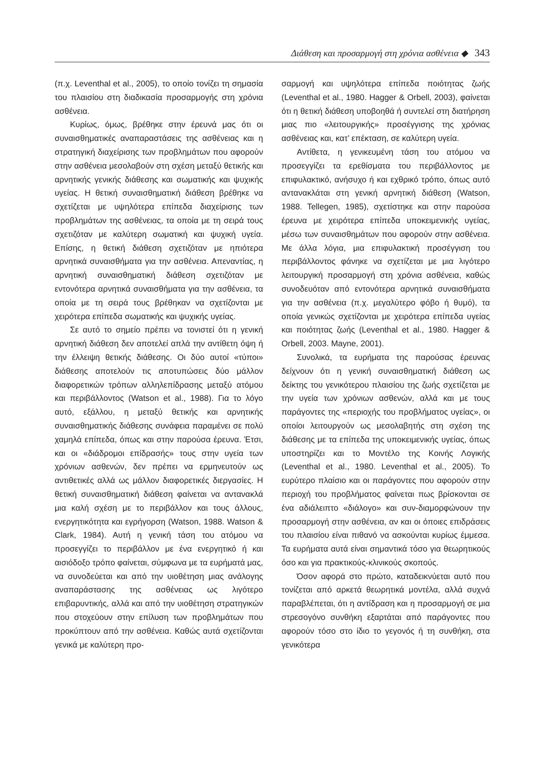Διάθεση και προσαρμογή στη χρόνια ασθένεια ◆ 343
(π.χ. Leventhal et al., 2005), το οποίο τονίζει τη σημασία του πλαισίου στη διαδικασία προσαρμογής στη χρόνια ασθένεια.
Κυρίως, όμως, βρέθηκε στην έρευνά μας ότι οι συναισθηματικές αναπαραστάσεις της ασθένειας και η στρατηγική διαχείρισης των προβλημάτων που αφορούν στην ασθένεια μεσολαβούν στη σχέση μεταξύ θετικής και αρνητικής γενικής διάθεσης και σωματικής και ψυχικής υγείας. Η θετική συναισθηματική διάθεση βρέθηκε να σχετίζεται με υψηλότερα επίπεδα διαχείρισης των προβλημάτων της ασθένειας, τα οποία με τη σειρά τους σχετιζόταν με καλύτερη σωματική και ψυχική υγεία. Επίσης, η θετική διάθεση σχετιζόταν με ηπιότερα αρνητικά συναισθήματα για την ασθένεια. Απεναντίας, η αρνητική συναισθηματική διάθεση σχετιζόταν με εντονότερα αρνητικά συναισθήματα για την ασθένεια, τα οποία με τη σειρά τους βρέθηκαν να σχετίζονται με χειρότερα επίπεδα σωματικής και ψυχικής υγείας.
Σε αυτό το σημείο πρέπει να τονιστεί ότι η γενική αρνητική διάθεση δεν αποτελεί απλά την αντίθετη όψη ή την έλλειψη θετικής διάθεσης. Οι δύο αυτοί «τύποι» διάθεσης αποτελούν τις αποτυπώσεις δύο μάλλον διαφορετικών τρόπων αλληλεπίδρασης μεταξύ ατόμου και περιβάλλοντος (Watson et al., 1988). Για το λόγο αυτό, εξάλλου, η μεταξύ θετικής και αρνητικής συναισθηματικής διάθεσης συνάφεια παραμένει σε πολύ χαμηλά επίπεδα, όπως και στην παρούσα έρευνα. Έτσι, και οι «διάδρομοι επίδρασής» τους στην υγεία των χρόνιων ασθενών, δεν πρέπει να ερμηνευτούν ως αντιθετικές αλλά ως μάλλον διαφορετικές διεργασίες. Η θετική συναισθηματική διάθεση φαίνεται να αντανακλά μια καλή σχέση με το περιβάλλον και τους άλλους, ενεργητικότητα και εγρήγορση (Watson, 1988. Watson & Clark, 1984). Αυτή η γενική τάση του ατόμου να προσεγγίζει το περιβάλλον με ένα ενεργητικό ή και αισιόδοξο τρόπο φαίνεται, σύμφωνα με τα ευρήματά μας, να συνοδεύεται και από την υιοθέτηση μιας ανάλογης αναπαράστασης της ασθένειας ως λιγότερο επιβαρυντικής, αλλά και από την υιοθέτηση στρατηγικών που στοχεύουν στην επίλυση των προβλημάτων που προκύπτουν από την ασθένεια. Καθώς αυτά σχετίζονται γενικά με καλύτερη προ-
σαρμογή και υψηλότερα επίπεδα ποιότητας ζωής (Leventhal et al., 1980. Hagger & Orbell, 2003), φαίνεται ότι η θετική διάθεση υποβοηθά ή συντελεί στη διατήρηση μιας πιο «λειτουργικής» προσέγγισης της χρόνιας ασθένειας και, κατ’ επέκταση, σε καλύτερη υγεία.
Αντίθετα, η γενικευμένη τάση του ατόμου να προσεγγίζει τα ερεθίσματα του περιβάλλοντος με επιφυλακτικό, ανήσυχο ή και εχθρικό τρόπο, όπως αυτό αντανακλάται στη γενική αρνητική διάθεση (Watson, 1988. Tellegen, 1985), σχετίστηκε και στην παρούσα έρευνα με χειρότερα επίπεδα υποκειμενικής υγείας, μέσω των συναισθημάτων που αφορούν στην ασθένεια. Με άλλα λόγια, μια επιφυλακτική προσέγγιση του περιβάλλοντος φάνηκε να σχετίζεται με μια λιγότερο λειτουργική προσαρμογή στη χρόνια ασθένεια, καθώς συνοδευόταν από εντονότερα αρνητικά συναισθήματα για την ασθένεια (π.χ. μεγαλύτερο φόβο ή θυμό), τα οποία γενικώς σχετίζονται με χειρότερα επίπεδα υγείας και ποιότητας ζωής (Leventhal et al., 1980. Hagger & Orbell, 2003. Mayne, 2001).
Συνολικά, τα ευρήματα της παρούσας έρευνας δείχνουν ότι η γενική συναισθηματική διάθεση ως δείκτης του γενικότερου πλαισίου της ζωής σχετίζεται με την υγεία των χρόνιων ασθενών, αλλά και με τους παράγοντες της «περιοχής του προβλήματος υγείας», οι οποίοι λειτουργούν ως μεσολαβητής στη σχέση της διάθεσης με τα επίπεδα της υποκειμενικής υγείας, όπως υποστηρίζει και το Μοντέλο της Κοινής Λογικής (Leventhal et al., 1980. Leventhal et al., 2005). Το ευρύτερο πλαίσιο και οι παράγοντες που αφορούν στην περιοχή του προβλήματος φαίνεται πως βρίσκονται σε ένα αδιάλειπτο «διάλογο» και συν-διαμορφώνουν την προσαρμογή στην ασθένεια, αν και οι όποιες επιδράσεις του πλαισίου είναι πιθανό να ασκούνται κυρίως έμμεσα. Τα ευρήματα αυτά είναι σημαντικά τόσο για θεωρητικούς όσο και για πρακτικούς-κλινικούς σκοπούς.
Όσον αφορά στο πρώτο, καταδεικνύεται αυτό που τονίζεται από αρκετά θεωρητικά μοντέλα, αλλά συχνά παραβλέπεται, ότι η αντίδραση και η προσαρμογή σε μια στρεσογόνο συνθήκη εξαρτάται από παράγοντες που αφορούν τόσο στο ίδιο το γεγονός ή τη συνθήκη, στα γενικότερα